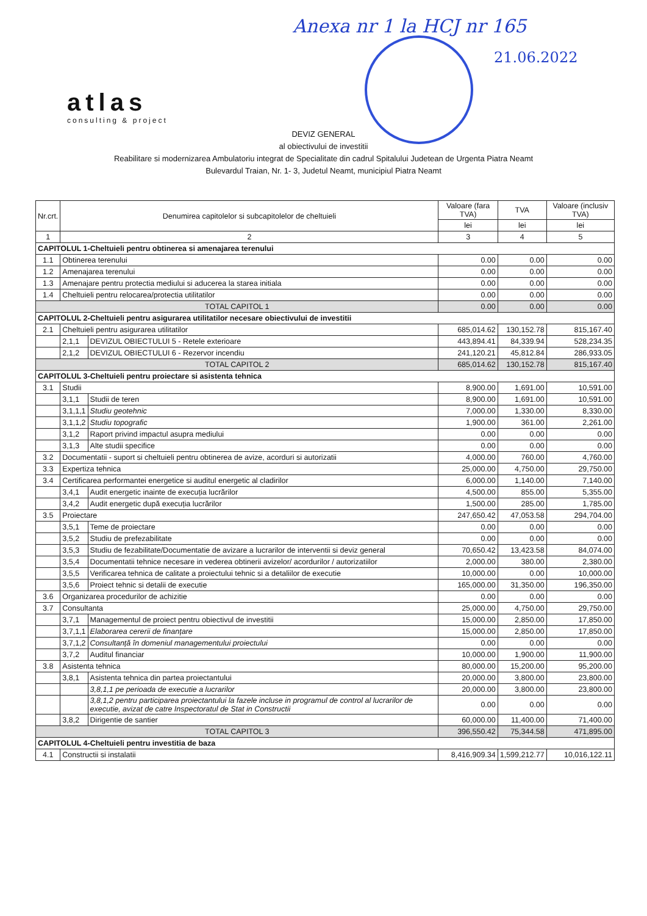Anexa nr 1 la HCJ nr 165
21.06.2022
atlas
consulting & project
DEVIZ GENERAL
al obiectivului de investitii
Reabilitare si modernizarea Ambulatoriu integrat de Specialitate din cadrul Spitalului Judetean de Urgenta Piatra Neamt
Bulevardul Traian, Nr. 1- 3, Judetul Neamt, municipiul Piatra Neamt
| Nr.crt. | Denumirea capitolelor si subcapitolelor de cheltuieli | | Valoare (fara TVA) | TVA | Valoare (inclusiv TVA) |
| --- | --- | --- | --- | --- | --- |
| | | | lei | lei | lei |
| 1 | 2 | | 3 | 4 | 5 |
| CAPITOLUL 1-Cheltuieli pentru obtinerea si amenajarea terenului | | | | | |
| 1.1 | Obtinerea terenului | | 0.00 | 0.00 | 0.00 |
| 1.2 | Amenajarea terenului | | 0.00 | 0.00 | 0.00 |
| 1.3 | Amenajare pentru protectia mediului si aducerea la starea initiala | | 0.00 | 0.00 | 0.00 |
| 1.4 | Cheltuieli pentru relocarea/protectia utilitatilor | | 0.00 | 0.00 | 0.00 |
| TOTAL CAPITOL 1 | | | 0.00 | 0.00 | 0.00 |
| CAPITOLUL 2-Cheltuieli pentru asigurarea utilitatilor necesare obiectivului de investitii | | | | | |
| 2.1 | Cheltuieli pentru asigurarea utilitatilor | | 685,014.62 | 130,152.78 | 815,167.40 |
| | 2,1,1 | DEVIZUL OBIECTULUI 5 - Retele exterioare | 443,894.41 | 84,339.94 | 528,234.35 |
| | 2,1,2 | DEVIZUL OBIECTULUI 6 - Rezervor incendiu | 241,120.21 | 45,812.84 | 286,933.05 |
| TOTAL CAPITOL 2 | | | 685,014.62 | 130,152.78 | 815,167.40 |
| CAPITOLUL 3-Cheltuieli pentru proiectare si asistenta tehnica | | | | | |
| 3.1 | Studii | | 8,900.00 | 1,691.00 | 10,591.00 |
| | 3,1,1 | Studii de teren | 8,900.00 | 1,691.00 | 10,591.00 |
| | 3,1,1,1 | Studiu geotehnic | 7,000.00 | 1,330.00 | 8,330.00 |
| | 3,1,1,2 | Studiu topografic | 1,900.00 | 361.00 | 2,261.00 |
| | 3,1,2 | Raport privind impactul asupra mediului | 0.00 | 0.00 | 0.00 |
| | 3,1,3 | Alte studii specifice | 0.00 | 0.00 | 0.00 |
| 3.2 | Documentatii - suport si cheltuieli pentru obtinerea de avize, acorduri si autorizatii | | 4,000.00 | 760.00 | 4,760.00 |
| 3.3 | Expertiza tehnica | | 25,000.00 | 4,750.00 | 29,750.00 |
| 3.4 | Certificarea performantei energetice si auditul energetic al cladirilor | | 6,000.00 | 1,140.00 | 7,140.00 |
| | 3,4,1 | Audit energetic inainte de execuția lucrărilor | 4,500.00 | 855.00 | 5,355.00 |
| | 3,4,2 | Audit energetic după execuția lucrărilor | 1,500.00 | 285.00 | 1,785.00 |
| 3.5 | Proiectare | | 247,650.42 | 47,053.58 | 294,704.00 |
| | 3,5,1 | Teme de proiectare | 0.00 | 0.00 | 0.00 |
| | 3,5,2 | Studiu de prefezabilitate | 0.00 | 0.00 | 0.00 |
| | 3,5,3 | Studiu de fezabilitate/Documentatie de avizare a lucrarilor de interventii si deviz general | 70,650.42 | 13,423.58 | 84,074.00 |
| | 3,5,4 | Documentatii tehnice necesare in vederea obtinerii avizelor/ acordurilor / autorizatiilor | 2,000.00 | 380.00 | 2,380.00 |
| | 3,5,5 | Verificarea tehnica de calitate a proiectului tehnic si a detaliilor de executie | 10,000.00 | 0.00 | 10,000.00 |
| | 3,5,6 | Proiect tehnic si detalii de executie | 165,000.00 | 31,350.00 | 196,350.00 |
| 3.6 | Organizarea procedurilor de achizitie | | 0.00 | 0.00 | 0.00 |
| 3.7 | Consultanta | | 25,000.00 | 4,750.00 | 29,750.00 |
| | 3,7,1 | Managementul de proiect pentru obiectivul de investitii | 15,000.00 | 2,850.00 | 17,850.00 |
| | 3,7,1,1 | Elaborarea cererii de finanțare | 15,000.00 | 2,850.00 | 17,850.00 |
| | 3,7,1,2 | Consultanță în domeniul managementului proiectului | 0.00 | 0.00 | 0.00 |
| | 3,7,2 | Auditul financiar | 10,000.00 | 1,900.00 | 11,900.00 |
| 3.8 | Asistenta tehnica | | 80,000.00 | 15,200.00 | 95,200.00 |
| | 3,8,1 | Asistenta tehnica din partea proiectantului | 20,000.00 | 3,800.00 | 23,800.00 |
| | | 3,8,1,1 pe perioada de executie a lucrarilor | 20,000.00 | 3,800.00 | 23,800.00 |
| | | 3,8,1,2 pentru participarea proiectantului la fazele incluse in programul de control al lucrarilor de executie, avizat de catre Inspectoratul de Stat in Constructii | 0.00 | 0.00 | 0.00 |
| | 3,8,2 | Dirigentie de santier | 60,000.00 | 11,400.00 | 71,400.00 |
| TOTAL CAPITOL 3 | | | 396,550.42 | 75,344.58 | 471,895.00 |
| CAPITOLUL 4-Cheltuieli pentru investitia de baza | | | | | |
| 4.1 | Constructii si instalatii | | 8,416,909.34 | 1,599,212.77 | 10,016,122.11 |